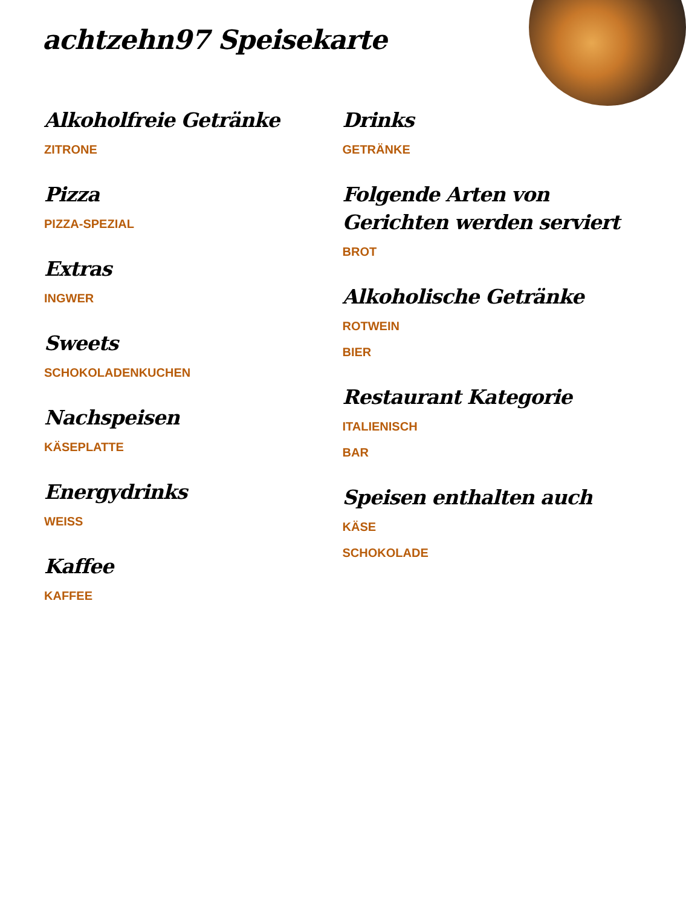achtzehn97 Speisekarte
Alkoholfreie Getränke
ZITRONE
Pizza
PIZZA-SPEZIAL
Extras
INGWER
Sweets
SCHOKOLADENKUCHEN
Nachspeisen
KÄSEPLATTE
Energydrinks
WEISS
Kaffee
KAFFEE
Drinks
GETRÄNKE
Folgende Arten von Gerichten werden serviert
BROT
Alkoholische Getränke
ROTWEIN
BIER
Restaurant Kategorie
ITALIENISCH
BAR
Speisen enthalten auch
KÄSE
SCHOKOLADE